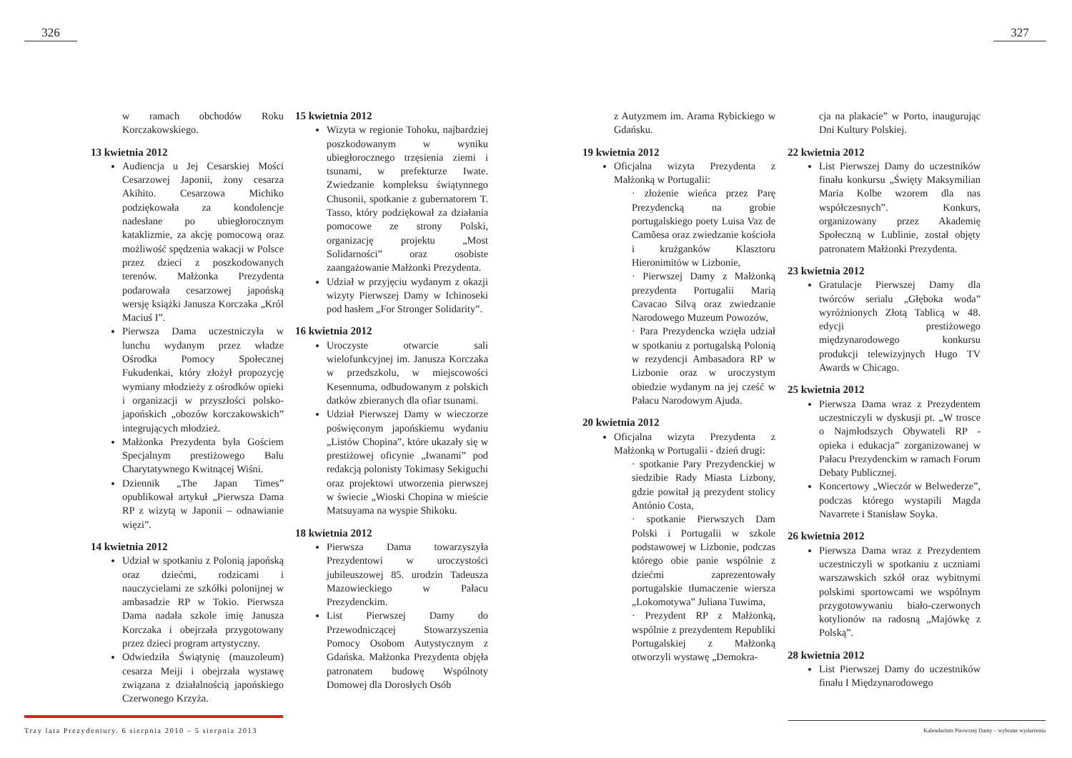326 327
w ramach obchodów Roku Korczakowskiego.
13 kwietnia 2012
Audiencja u Jej Cesarskiej Mości Cesarzowej Japonii, żony cesarza Akihito. Cesarzowa Michiko podziękowała za kondolencje nadesłane po ubiegłorocznym kataklizmie, za akcję pomocową oraz możliwość spędzenia wakacji w Polsce przez dzieci z poszkodowanych terenów. Małżonka Prezydenta podarowała cesarzowej japońską wersję książki Janusza Korczaka „Król Maciuś I”.
Pierwsza Dama uczestniczyła w lunchu wydanym przez władze Ośrodka Pomocy Społecznej Fukudenkai, który złożył propozycję wymiany młodzieży z ośrodków opieki i organizacji w przyszłości polsko-japońskich „obozów korczakowskich” integrujących młodzież.
Małżonka Prezydenta była Gościem Specjalnym prestiżowego Balu Charytatywnego Kwitnącej Wiśni.
Dziennik „The Japan Times” opublikował artykuł „Pierwsza Dama RP z wizytą w Japonii – odnawianie więzi”.
14 kwietnia 2012
Udział w spotkaniu z Polonią japońską oraz dziećmi, rodzicami i nauczycielami ze szkółki polonijnej w ambasadzie RP w Tokio. Pierwsza Dama nadała szkole imię Janusza Korczaka i obejrzała przygotowany przez dzieci program artystyczny.
Odwiedziła Świątynię (mauzoleum) cesarza Meiji i obejrzała wystawę związana z działalnością japońskiego Czerwonego Krzyża.
15 kwietnia 2012
Wizyta w regionie Tohoku, najbardziej poszkodowanym w wyniku ubiegłorocznego trzęsienia ziemi i tsunami, w prefekturze Iwate. Zwiedzanie kompleksu świątynnego Chusonii, spotkanie z gubernatorem T. Tasso, który podziękował za działania pomocowe ze strony Polski, organizację projektu „Most Solidarności” oraz osobiste zaangażowanie Małżonki Prezydenta.
Udział w przyjęciu wydanym z okazji wizyty Pierwszej Damy w Ichinoseki pod hasłem „For Stronger Solidarity”.
16 kwietnia 2012
Uroczyste otwarcie sali wielofunkcyjnej im. Janusza Korczaka w przedszkolu, w miejscowości Kesennuma, odbudowanym z polskich datków zbieranych dla ofiar tsunami.
Udział Pierwszej Damy w wieczorze poświęconym japońskiemu wydaniu „Listów Chopina”, które ukazały się w prestiżowej oficynie „Iwanami” pod redakcją polonisty Tokimasy Sekiguchi oraz projektowi utworzenia pierwszej w świecie „Wioski Chopina w mieście Matsuyama na wyspie Shikoku.
18 kwietnia 2012
Pierwsza Dama towarzyszyła Prezydentowi w uroczystości jubileuszowej 85. urodzin Tadeusza Mazowieckiego w Pałacu Prezydenckim.
List Pierwszej Damy do Przewodniczącej Stowarzyszenia Pomocy Osobom Autystycznym z Gdańska. Małżonka Prezydenta objęła patronatem budowę Wspólnoty Domowej dla Dorosłych Osób
z Autyzmem im. Arama Rybickiego w Gdańsku.
19 kwietnia 2012
Oficjalna wizyta Prezydenta z Małżonką w Portugalii:
· złożenie wieńca przez Parę Prezydencką na grobie portugalskiego poety Luisa Vaz de Camõesa oraz zwiedzanie kościoła i krużganków Klasztoru Hieronimitów w Lizbonie,
· Pierwszej Damy z Małżonką prezydenta Portugalii Marią Cavacao Silvą oraz zwiedzanie Narodowego Muzeum Powozów,
· Para Prezydencka wzięła udział w spotkaniu z portugalską Polonią w rezydencji Ambasadora RP w Lizbonie oraz w uroczystym obiedzie wydanym na jej cześć w Pałacu Narodowym Ajuda.
20 kwietnia 2012
Oficjalna wizyta Prezydenta z Małżonką w Portugalii - dzień drugi:
· spotkanie Pary Prezydenckiej w siedzibie Rady Miasta Lizbony, gdzie powitał ją prezydent stolicy António Costa,
· spotkanie Pierwszych Dam Polski i Portugalii w szkole podstawowej w Lizbonie, podczas którego obie panie wspólnie z dziećmi zaprezentowały portugalskie tłumaczenie wiersza „Lokomotywa” Juliana Tuwima,
· Prezydent RP z Małżonką, wspólnie z prezydentem Republiki Portugalskiej z Małżonką otworzyli wystawę „Demokra-
cja na plakacie” w Porto, inaugurując Dni Kultury Polskiej.
22 kwietnia 2012
List Pierwszej Damy do uczestników finału konkursu „Święty Maksymilian Maria Kolbe wzorem dla nas współczesnych”. Konkurs, organizowany przez Akademię Społeczną w Lublinie, został objęty patronatem Małżonki Prezydenta.
23 kwietnia 2012
Gratulacje Pierwszej Damy dla twórców serialu „Głęboka woda” wyróżnionych Złotą Tablicą w 48. edycji prestiżowego międzynarodowego konkursu produkcji telewizyjnych Hugo TV Awards w Chicago.
25 kwietnia 2012
Pierwsza Dama wraz z Prezydentem uczestniczyli w dyskusji pt. „W trosce o Najmłodszych Obywateli RP - opieka i edukacja” zorganizowanej w Pałacu Prezydenckim w ramach Forum Debaty Publicznej.
Koncertowy „Wieczór w Belwederze”, podczas którego wystapili Magda Navarrete i Stanisław Soyka.
26 kwietnia 2012
Pierwsza Dama wraz z Prezydentem uczestniczyli w spotkaniu z uczniami warszawskich szkół oraz wybitnymi polskimi sportowcami we wspólnym przygotowywaniu biało-czerwonych kotylionów na radosną „Majówkę z Polską”.
28 kwietnia 2012
List Pierwszej Damy do uczestników finału I Międzynarodowego
Trzy lata Prezydentury. 6 sierpnia 2010 – 5 sierpnia 2013
Kalendarium Pierwszej Damy – wybrane wydarzenia